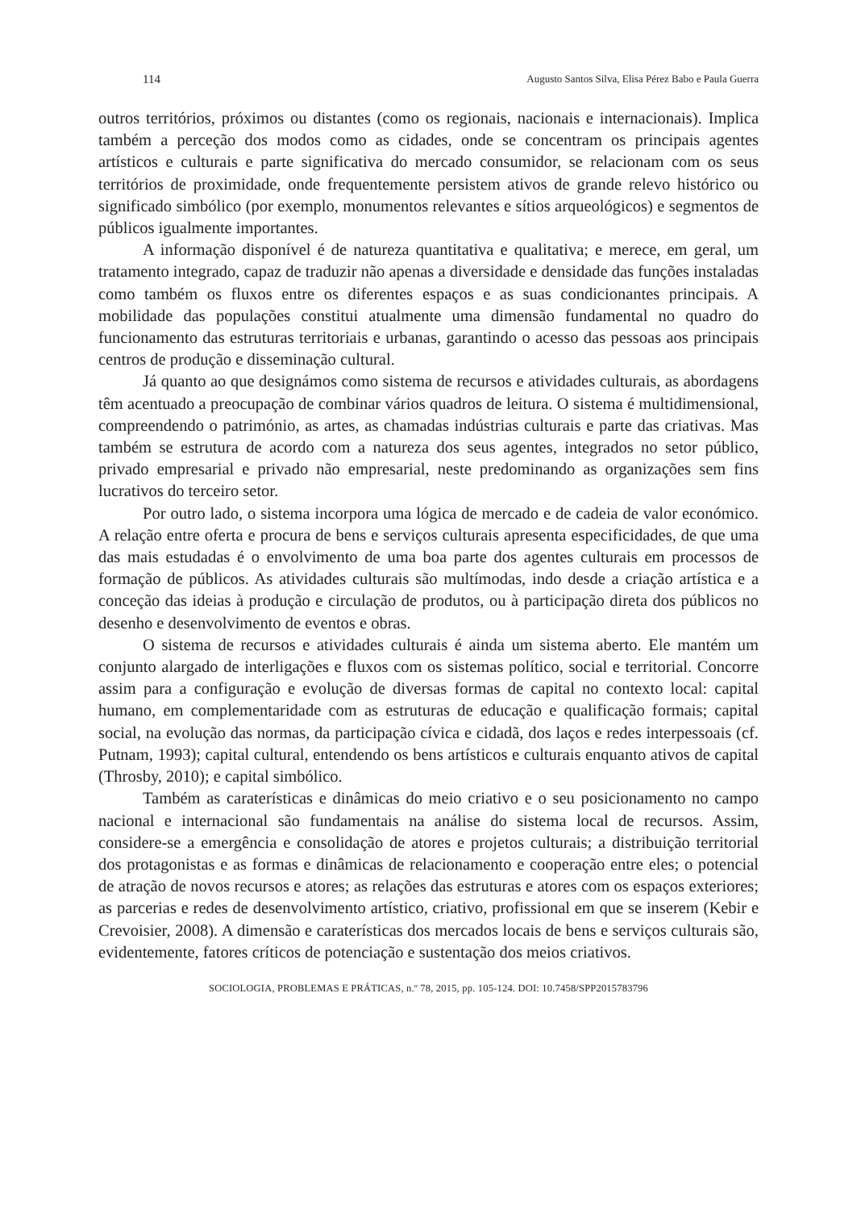114 Augusto Santos Silva, Elisa Pérez Babo e Paula Guerra
outros territórios, próximos ou distantes (como os regionais, nacionais e internacionais). Implica também a perceção dos modos como as cidades, onde se concentram os principais agentes artísticos e culturais e parte significativa do mercado consumidor, se relacionam com os seus territórios de proximidade, onde frequentemente persistem ativos de grande relevo histórico ou significado simbólico (por exemplo, monumentos relevantes e sítios arqueológicos) e segmentos de públicos igualmente importantes.
A informação disponível é de natureza quantitativa e qualitativa; e merece, em geral, um tratamento integrado, capaz de traduzir não apenas a diversidade e densidade das funções instaladas como também os fluxos entre os diferentes espaços e as suas condicionantes principais. A mobilidade das populações constitui atualmente uma dimensão fundamental no quadro do funcionamento das estruturas territoriais e urbanas, garantindo o acesso das pessoas aos principais centros de produção e disseminação cultural.
Já quanto ao que designámos como sistema de recursos e atividades culturais, as abordagens têm acentuado a preocupação de combinar vários quadros de leitura. O sistema é multidimensional, compreendendo o património, as artes, as chamadas indústrias culturais e parte das criativas. Mas também se estrutura de acordo com a natureza dos seus agentes, integrados no setor público, privado empresarial e privado não empresarial, neste predominando as organizações sem fins lucrativos do terceiro setor.
Por outro lado, o sistema incorpora uma lógica de mercado e de cadeia de valor económico. A relação entre oferta e procura de bens e serviços culturais apresenta especificidades, de que uma das mais estudadas é o envolvimento de uma boa parte dos agentes culturais em processos de formação de públicos. As atividades culturais são multímodas, indo desde a criação artística e a conceção das ideias à produção e circulação de produtos, ou à participação direta dos públicos no desenho e desenvolvimento de eventos e obras.
O sistema de recursos e atividades culturais é ainda um sistema aberto. Ele mantém um conjunto alargado de interligações e fluxos com os sistemas político, social e territorial. Concorre assim para a configuração e evolução de diversas formas de capital no contexto local: capital humano, em complementaridade com as estruturas de educação e qualificação formais; capital social, na evolução das normas, da participação cívica e cidadã, dos laços e redes interpessoais (cf. Putnam, 1993); capital cultural, entendendo os bens artísticos e culturais enquanto ativos de capital (Throsby, 2010); e capital simbólico.
Também as caraterísticas e dinâmicas do meio criativo e o seu posicionamento no campo nacional e internacional são fundamentais na análise do sistema local de recursos. Assim, considere-se a emergência e consolidação de atores e projetos culturais; a distribuição territorial dos protagonistas e as formas e dinâmicas de relacionamento e cooperação entre eles; o potencial de atração de novos recursos e atores; as relações das estruturas e atores com os espaços exteriores; as parcerias e redes de desenvolvimento artístico, criativo, profissional em que se inserem (Kebir e Crevoisier, 2008). A dimensão e caraterísticas dos mercados locais de bens e serviços culturais são, evidentemente, fatores críticos de potenciação e sustentação dos meios criativos.
SOCIOLOGIA, PROBLEMAS E PRÁTICAS, n.º 78, 2015, pp. 105-124. DOI: 10.7458/SPP2015783796